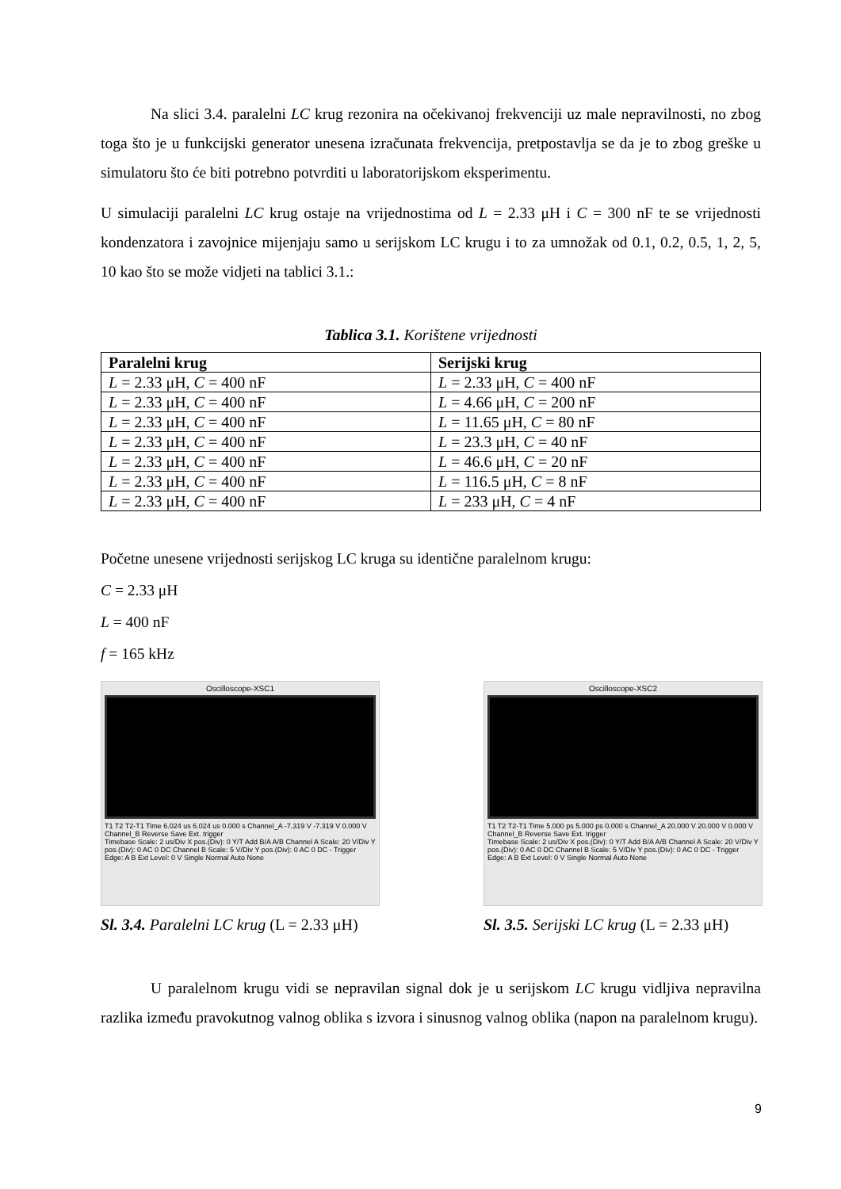Na slici 3.4. paralelni LC krug rezonira na očekivanoj frekvenciji uz male nepravilnosti, no zbog toga što je u funkcijski generator unesena izračunata frekvencija, pretpostavlja se da je to zbog greške u simulatoru što će biti potrebno potvrditi u laboratorijskom eksperimentu.
U simulaciji paralelni LC krug ostaje na vrijednostima od L = 2.33 μH i C = 300 nF te se vrijednosti kondenzatora i zavojnice mijenjaju samo u serijskom LC krugu i to za umnožak od 0.1, 0.2, 0.5, 1, 2, 5, 10 kao što se može vidjeti na tablici 3.1.:
Tablica 3.1. Korištene vrijednosti
| Paralelni krug | Serijski krug |
| --- | --- |
| L = 2.33 μH, C = 400 nF | L = 2.33 μH, C = 400 nF |
| L = 2.33 μH, C = 400 nF | L = 4.66 μH, C = 200 nF |
| L = 2.33 μH, C = 400 nF | L = 11.65 μH, C = 80 nF |
| L = 2.33 μH, C = 400 nF | L = 23.3 μH, C = 40 nF |
| L = 2.33 μH, C = 400 nF | L = 46.6 μH, C = 20 nF |
| L = 2.33 μH, C = 400 nF | L = 116.5 μH, C = 8 nF |
| L = 2.33 μH, C = 400 nF | L = 233 μH, C = 4 nF |
Početne unesene vrijednosti serijskog LC kruga su identične paralelnom krugu:
C = 2.33 μH
L = 400 nF
f = 165 kHz
Oscilloscope-XSC1
T1 T2 T2-T1 Time 6.024 us 6.024 us 0.000 s Channel_A -7.319 V -7.319 V 0.000 V Channel_B Reverse Save Ext. trigger
Timebase Scale: 2 us/Div X pos.(Div): 0 Y/T Add B/A A/B Channel A Scale: 20 V/Div Y pos.(Div): 0 AC 0 DC Channel B Scale: 5 V/Div Y pos.(Div): 0 AC 0 DC - Trigger Edge: A B Ext Level: 0 V Single Normal Auto None
Sl. 3.4. Paralelni LC krug (L = 2.33 μH)
Oscilloscope-XSC2
T1 T2 T2-T1 Time 5.000 ps 5.000 ps 0.000 s Channel_A 20.000 V 20.000 V 0.000 V Channel_B Reverse Save Ext. trigger
Timebase Scale: 2 us/Div X pos.(Div): 0 Y/T Add B/A A/B Channel A Scale: 20 V/Div Y pos.(Div): 0 AC 0 DC Channel B Scale: 5 V/Div Y pos.(Div): 0 AC 0 DC - Trigger Edge: A B Ext Level: 0 V Single Normal Auto None
Sl. 3.5. Serijski LC krug (L = 2.33 μH)
U paralelnom krugu vidi se nepravilan signal dok je u serijskom LC krugu vidljiva nepravilna razlika između pravokutnog valnog oblika s izvora i sinusnog valnog oblika (napon na paralelnom krugu).
9